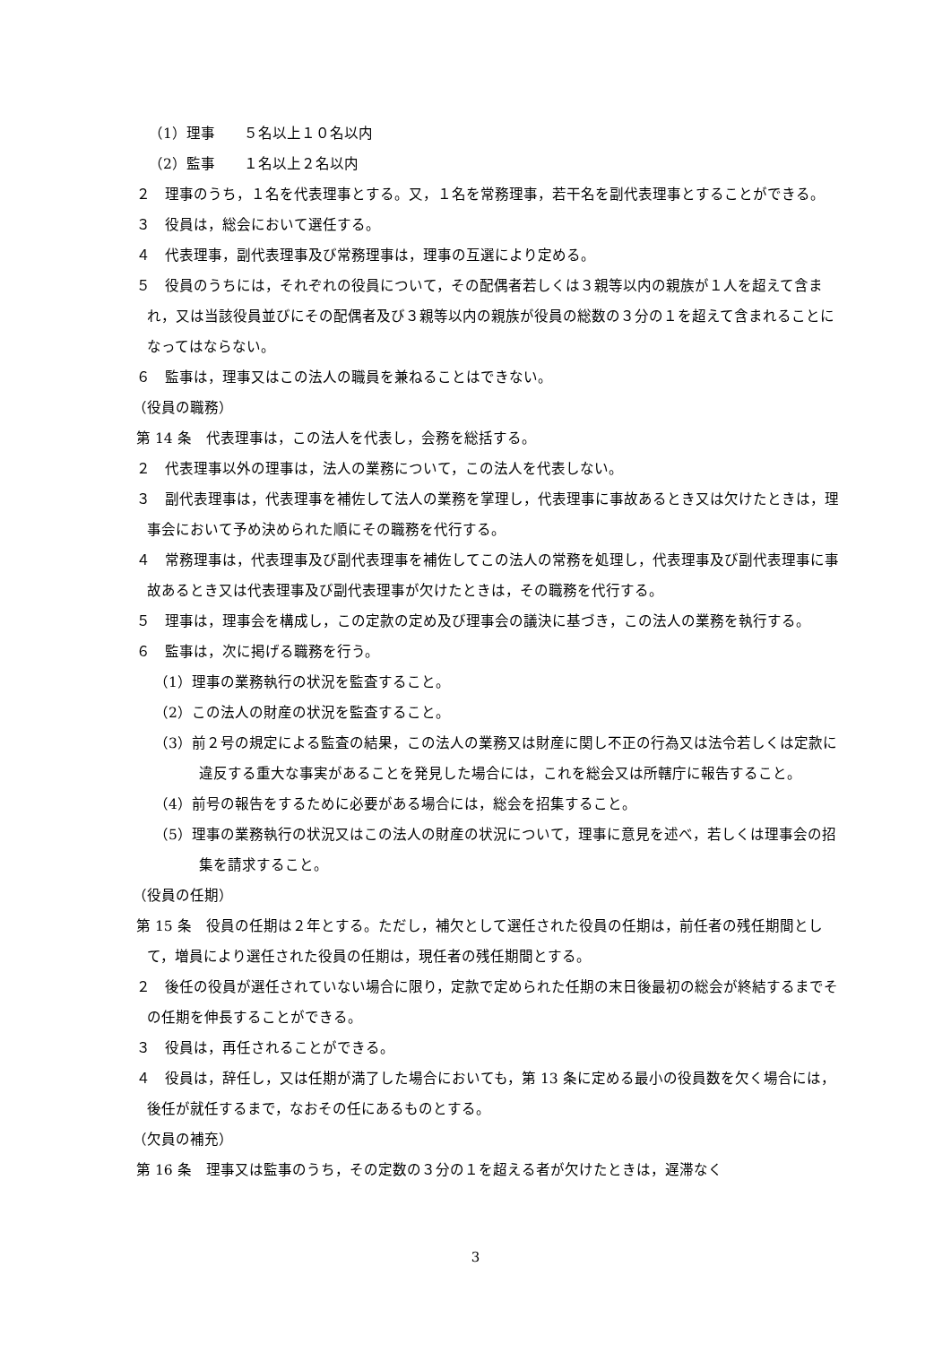（1）理事　　５名以上１０名以内
（2）監事　　１名以上２名以内
２　理事のうち，１名を代表理事とする。又，１名を常務理事，若干名を副代表理事とすることができる。
３　役員は，総会において選任する。
４　代表理事，副代表理事及び常務理事は，理事の互選により定める。
５　役員のうちには，それぞれの役員について，その配偶者若しくは３親等以内の親族が１人を超えて含まれ，又は当該役員並びにその配偶者及び３親等以内の親族が役員の総数の３分の１を超えて含まれることになってはならない。
６　監事は，理事又はこの法人の職員を兼ねることはできない。
（役員の職務）
第 14 条　代表理事は，この法人を代表し，会務を総括する。
２　代表理事以外の理事は，法人の業務について，この法人を代表しない。
３　副代表理事は，代表理事を補佐して法人の業務を掌理し，代表理事に事故あるとき又は欠けたときは，理事会において予め決められた順にその職務を代行する。
４　常務理事は，代表理事及び副代表理事を補佐してこの法人の常務を処理し，代表理事及び副代表理事に事故あるとき又は代表理事及び副代表理事が欠けたときは，その職務を代行する。
５　理事は，理事会を構成し，この定款の定め及び理事会の議決に基づき，この法人の業務を執行する。
６　監事は，次に掲げる職務を行う。
（1）理事の業務執行の状況を監査すること。
（2）この法人の財産の状況を監査すること。
（3）前２号の規定による監査の結果，この法人の業務又は財産に関し不正の行為又は法令若しくは定款に違反する重大な事実があることを発見した場合には，これを総会又は所轄庁に報告すること。
（4）前号の報告をするために必要がある場合には，総会を招集すること。
（5）理事の業務執行の状況又はこの法人の財産の状況について，理事に意見を述べ，若しくは理事会の招集を請求すること。
（役員の任期）
第 15 条　役員の任期は２年とする。ただし，補欠として選任された役員の任期は，前任者の残任期間として，増員により選任された役員の任期は，現任者の残任期間とする。
２　後任の役員が選任されていない場合に限り，定款で定められた任期の末日後最初の総会が終結するまでその任期を伸長することができる。
３　役員は，再任されることができる。
４　役員は，辞任し，又は任期が満了した場合においても，第 13 条に定める最小の役員数を欠く場合には，後任が就任するまで，なおその任にあるものとする。
（欠員の補充）
第 16 条　理事又は監事のうち，その定数の３分の１を超える者が欠けたときは，遅滞なく
3